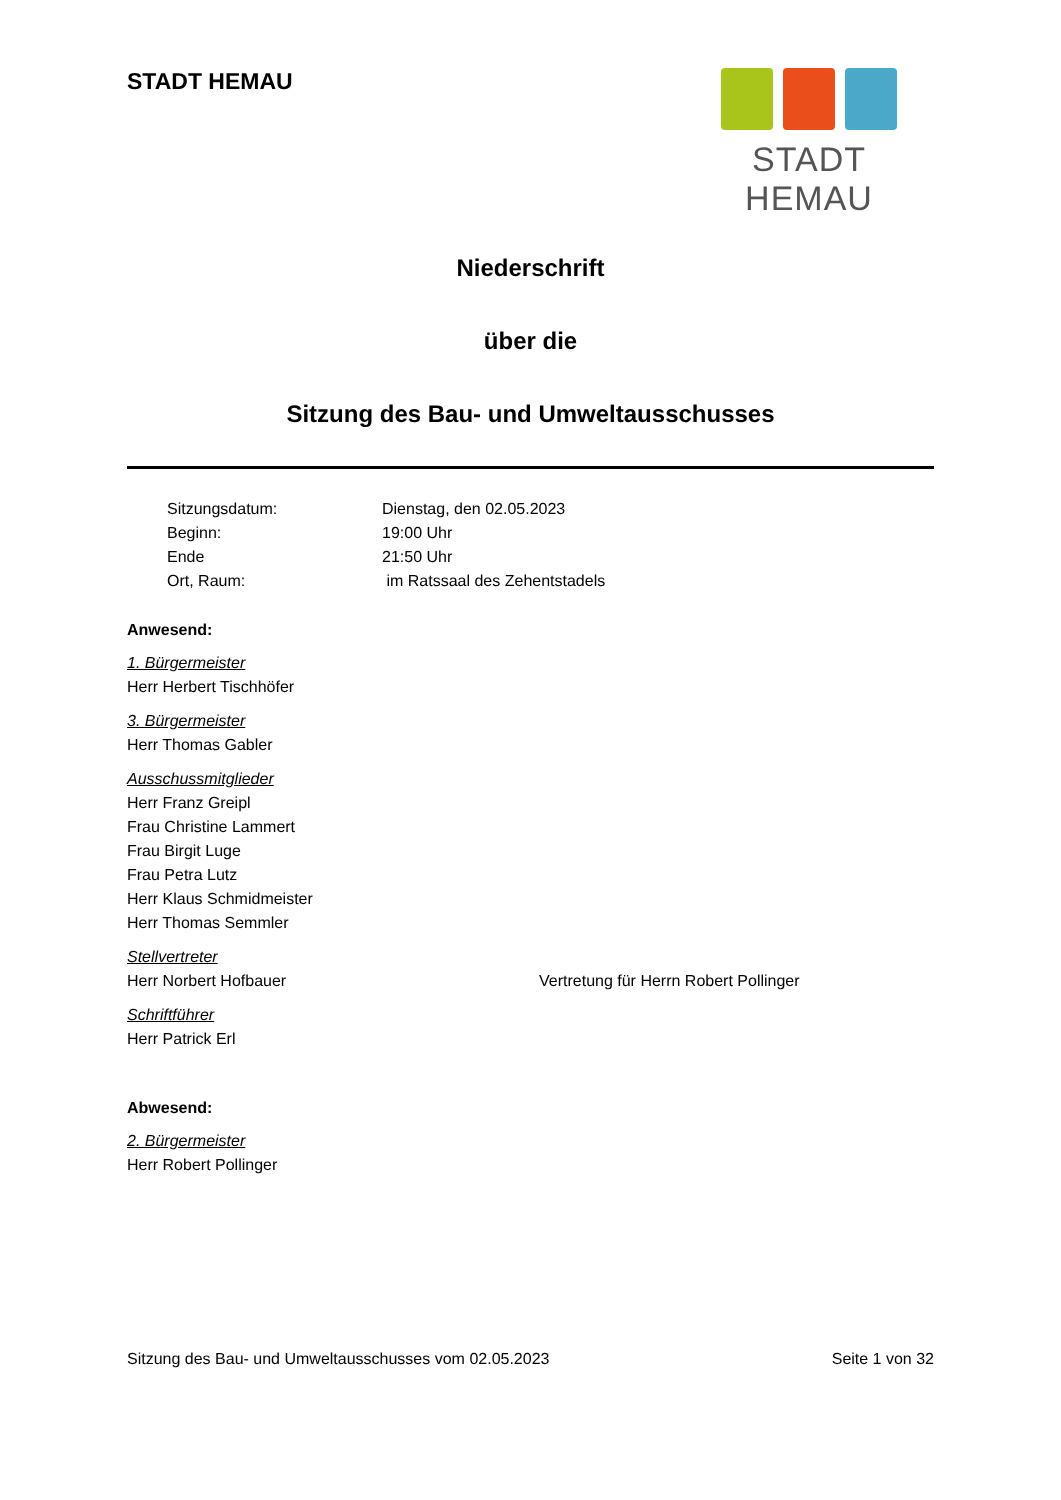STADT HEMAU
STADT HEMAU
Niederschrift
über die
Sitzung des Bau- und Umweltausschusses
Sitzungsdatum: Dienstag, den 02.05.2023 Beginn: 19:00 Uhr Ende 21:50 Uhr Ort, Raum: im Ratssaal des Zehentstadels
Anwesend:
1. Bürgermeister
Herr Herbert Tischhöfer
3. Bürgermeister
Herr Thomas Gabler
Ausschussmitglieder
Herr Franz Greipl
Frau Christine Lammert
Frau Birgit Luge
Frau Petra Lutz
Herr Klaus Schmidmeister
Herr Thomas Semmler
Stellvertreter
Herr Norbert Hofbauer Vertretung für Herrn Robert Pollinger
Schriftführer
Herr Patrick Erl
Abwesend:
2. Bürgermeister
Herr Robert Pollinger
Sitzung des Bau- und Umweltausschusses vom 02.05.2023 Seite 1 von 32